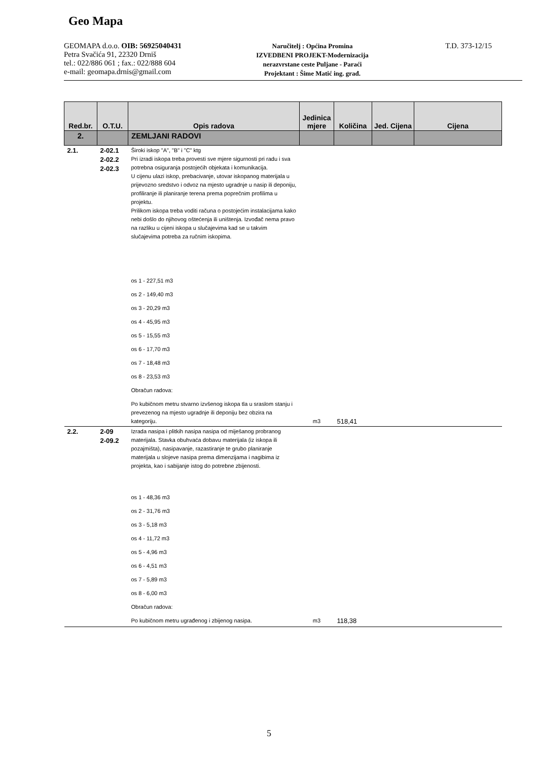Geo Mapa
GEOMAPA d.o.o. OIB: 56925040431
Petra Svačića 91, 22320 Drniš
tel.: 022/886 061 ; fax.: 022/888 604
e-mail: geomapa.drnis@gmail.com
Naručitelj : Općina Promina
IZVEDBENI PROJEKT-Modernizacija
nerazvrstane ceste Puljane - Paraći
Projektant : Šime Matić ing. građ.
T.D. 373-12/15
| Red.br. | O.T.U. | Opis radova | Jedinica mjere | Količina | Jed. Cijena | Cijena |
| --- | --- | --- | --- | --- | --- | --- |
| 2. | | ZEMLJANI RADOVI | | | | |
| 2.1. | 2-02.1 2-02.2 2-02.3 | Široki iskop "A", "B" i "C" ktg Pri izradi iskopa treba provesti sve mjere sigurnosti pri radu i sva potrebna osiguranja postojećih objekata i komunikacija. U cijenu ulazi iskop, prebacivanje, utovar iskopanog materijala u prijevozno sredstvo i odvoz na mjesto ugradnje u nasip ili deponiju, profiliranje ili planiranje terena prema poprečnim profilima u projektu. Prilikom iskopa treba voditi računa o postojećim instalacijama kako nebi došlo do njihovog oštećenja ili uništenja. Izvođač nema pravo na razliku u cijeni iskopa u slučajevima kad se u takvim slučajevima potreba za ručnim iskopima. os 1 - 227,51 m3 os 2 - 149,40 m3 os 3 - 20,29 m3 os 4 - 45,95 m3 os 5 - 15,55 m3 os 6 - 17,70 m3 os 7 - 18,48 m3 os 8 - 23,53 m3 Obračun radova: Po kubičnom metru stvarno izvšenog iskopa tla u sraslom stanju i prevezenog na mjesto ugradnje ili deponiju bez obzira na kategoriju. | m3 | 518,41 | | |
| 2.2. | 2-09 2-09.2 | Izrada nasipa i plitkih nasipa nasipa od miješanog probranog materijala. Stavka obuhvaća dobavu materijala (iz iskopa ili pozajmišta), nasipavanje, razastiranje te grubo planiranje materijala u slojeve nasipa prema dimenzijama i nagibima iz projekta, kao i sabijanje istog do potrebne zbijenosti. os 1 - 48,36 m3 os 2 - 31,76 m3 os 3 - 5,18 m3 os 4 - 11,72 m3 os 5 - 4,96 m3 os 6 - 4,51 m3 os 7 - 5,89 m3 os 8 - 6,00 m3 Obračun radova: Po kubičnom metru ugrađenog i zbijenog nasipa. | m3 | 118,38 | | |
5